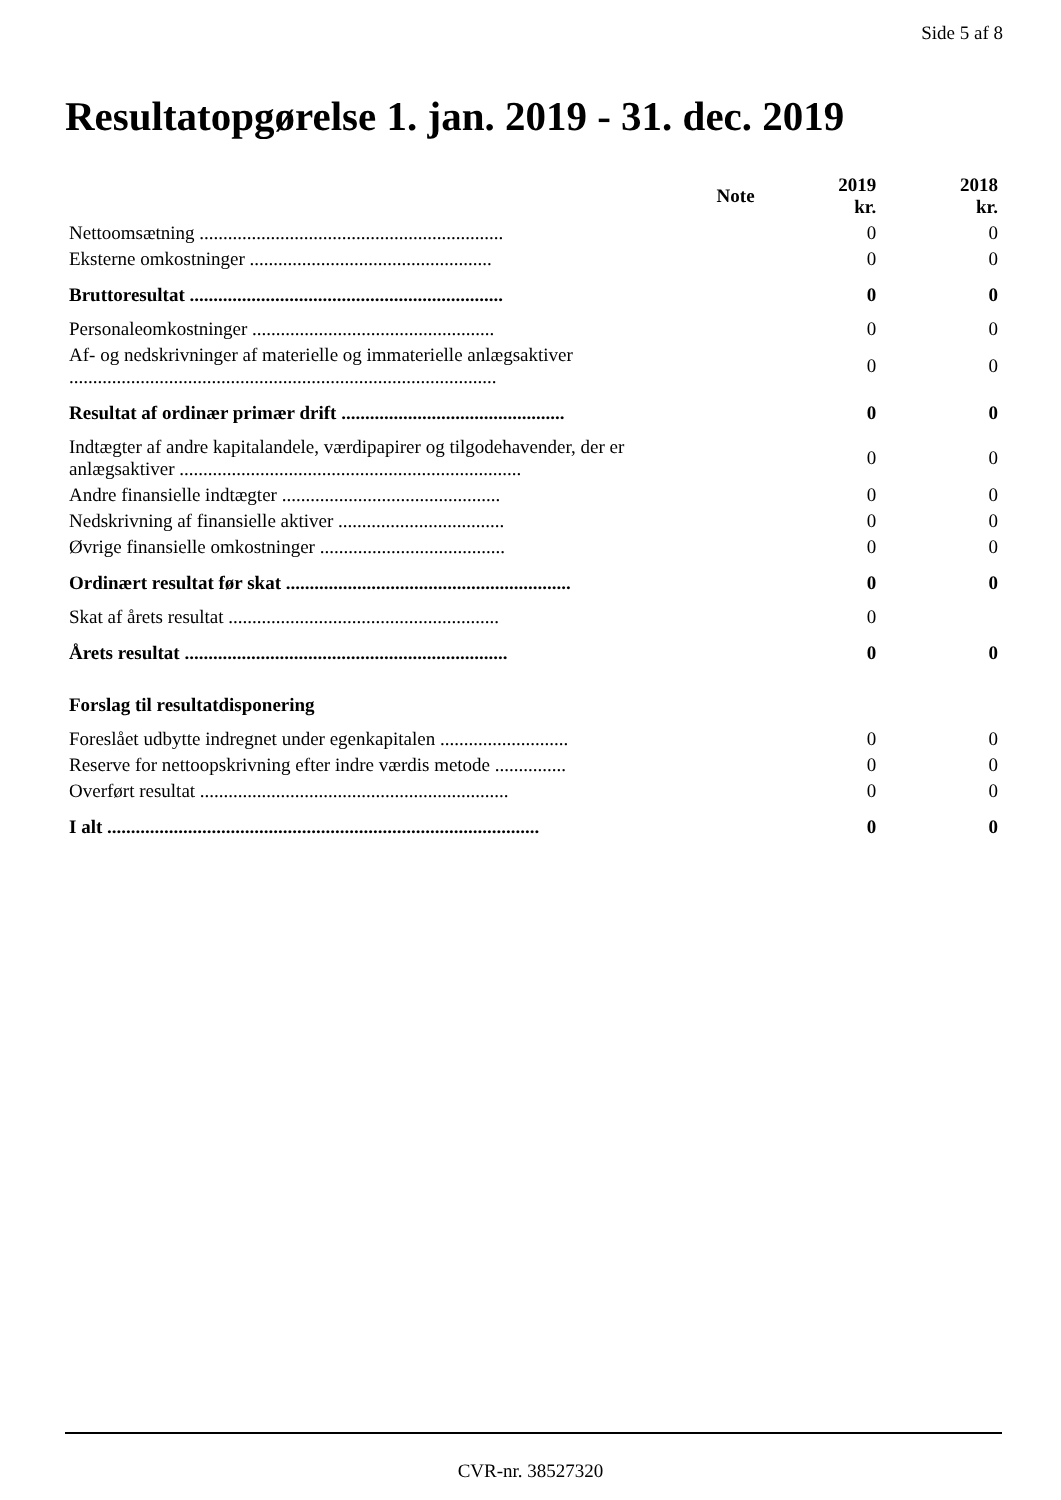Side 5 af 8
Resultatopgørelse 1. jan. 2019 - 31. dec. 2019
| | Note | 2019 kr. | 2018 kr. |
| --- | --- | --- | --- |
| Nettoomsætning ................................................................ | | 0 | 0 |
| Eksterne omkostninger ................................................... | | 0 | 0 |
| Bruttoresultat .................................................................. | | 0 | 0 |
| Personaleomkostninger ................................................... | | 0 | 0 |
| Af- og nedskrivninger af materielle og immaterielle anlægsaktiver .......................................................................................... | | 0 | 0 |
| Resultat af ordinær primær drift ............................................... | | 0 | 0 |
| Indtægter af andre kapitalandele, værdipapirer og tilgodehavender, der er anlægsaktiver ........................................................................ | | 0 | 0 |
| Andre finansielle indtægter .............................................. | | 0 | 0 |
| Nedskrivning af finansielle aktiver ................................... | | 0 | 0 |
| Øvrige finansielle omkostninger ....................................... | | 0 | 0 |
| Ordinært resultat før skat ............................................................ | | 0 | 0 |
| Skat af årets resultat ......................................................... | | 0 | |
| Årets resultat .................................................................... | | 0 | 0 |
| Forslag til resultatdisponering | | | |
| Foreslået udbytte indregnet under egenkapitalen ........................... | | 0 | 0 |
| Reserve for nettoopskrivning efter indre værdis metode ............... | | 0 | 0 |
| Overført resultat ................................................................. | | 0 | 0 |
| I alt ........................................................................................... | | 0 | 0 |
CVR-nr. 38527320